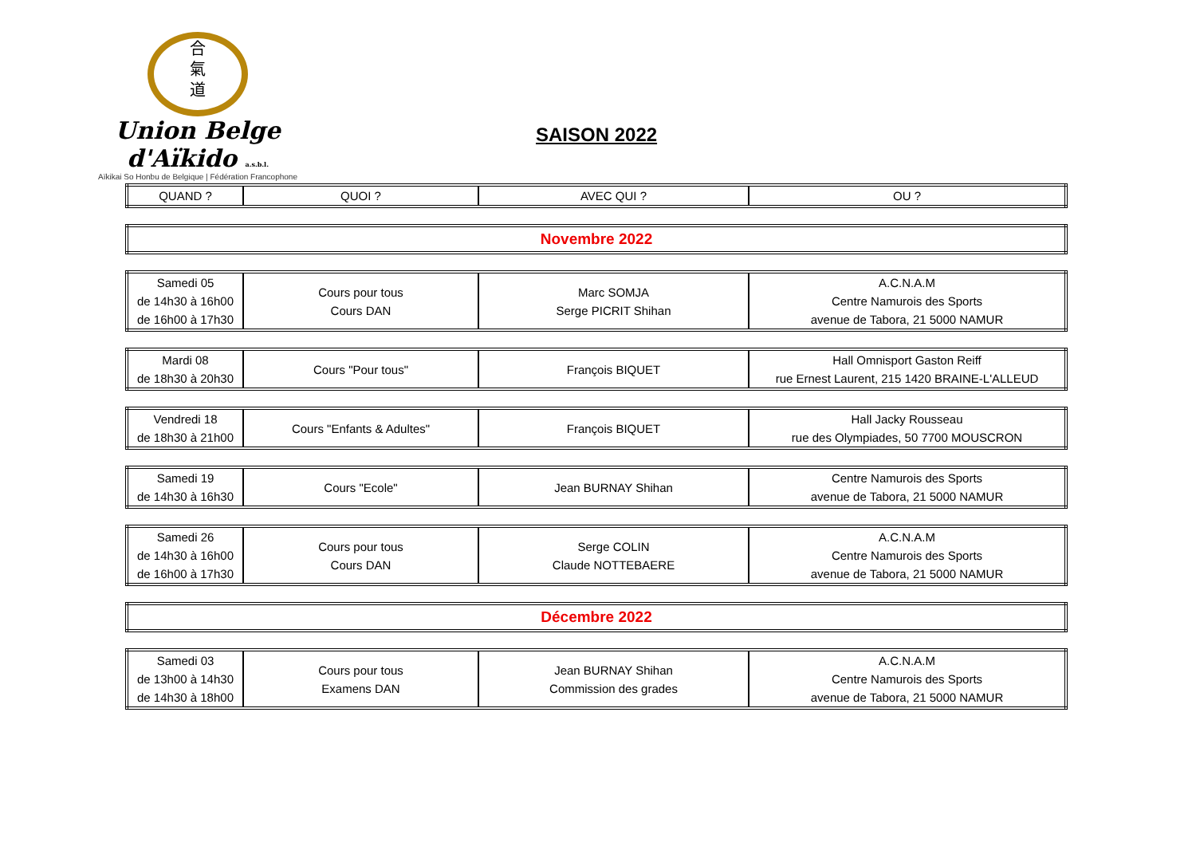合
氣
道
Union Belge d'Aïkido a.s.b.l.
Aïkikai So Honbu de Belgique | Fédération Francophone
SAISON 2022
| QUAND ? | QUOI ? | AVEC QUI ? | OU ? |
| Novembre 2022 |
| Samedi 05 de 14h30 à 16h00 de 16h00 à 17h30 | Cours pour tous Cours DAN | Marc SOMJA Serge PICRIT Shihan | A.C.N.A.M Centre Namurois des Sports avenue de Tabora, 21 5000 NAMUR |
| Mardi 08 de 18h30 à 20h30 | Cours "Pour tous" | François BIQUET | Hall Omnisport Gaston Reiff rue Ernest Laurent, 215 1420 BRAINE-L'ALLEUD |
| Vendredi 18 de 18h30 à 21h00 | Cours "Enfants & Adultes" | François BIQUET | Hall Jacky Rousseau rue des Olympiades, 50 7700 MOUSCRON |
| Samedi 19 de 14h30 à 16h30 | Cours "Ecole" | Jean BURNAY Shihan | Centre Namurois des Sports avenue de Tabora, 21 5000 NAMUR |
| Samedi 26 de 14h30 à 16h00 de 16h00 à 17h30 | Cours pour tous Cours DAN | Serge COLIN Claude NOTTEBAERE | A.C.N.A.M Centre Namurois des Sports avenue de Tabora, 21 5000 NAMUR |
| Décembre 2022 |
| Samedi 03 de 13h00 à 14h30 de 14h30 à 18h00 | Cours pour tous Examens DAN | Jean BURNAY Shihan Commission des grades | A.C.N.A.M Centre Namurois des Sports avenue de Tabora, 21 5000 NAMUR |